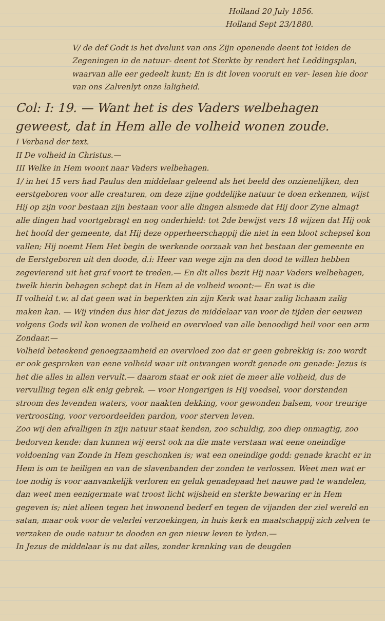Holland 20 July 1856.
Holland Sept 23/1880.
V/ de def Godt is het dvelunt van ons Zijn openende deent tot leiden de Zegeningen in de natuur- deent tot Sterkte by rendert het Leddingsplan, waarvan alle eer gedeelt kunt; En is dit loven vooruit en ver- lesen hie door van ons Zalvenlyt onze laligheid.
Col: I: 19. — Want het is des Vaders welbehagen geweest, dat in Hem alle de volheid wonen zoude.
I Verband der text.
II De volheid in Christus.—
III Welke in Hem woont naar Vaders welbehagen.
1/ in het 15 vers had Paulus den middelaar geleend als het beeld des onzienelijken, den eerstgeboren voor alle creaturen, om deze zijne goddelijke natuur te doen erkennen, wijst Hij op zijn voor bestaan zijn bestaan voor alle dingen alsmede dat Hij door Zyne almagt alle dingen had voortgebragt en nog onderhield: tot 2de bewijst vers 18 wijzen dat Hij ook het hoofd der gemeente, dat Hij deze opperheerschappij die niet in een bloot schepsel kon vallen; Hij noemt Hem Het begin de werkende oorzaak van het bestaan der gemeente en de Eerstgeboren uit den doode, d.i: Heer van wege zijn na den dood te willen hebben zegevierend uit het graf voort te treden.— En dit alles bezit Hij naar Vaders welbehagen, twelk hierin behagen schept dat in Hem al de volheid woont:— En wat is die
II volheid t.w. al dat geen wat in beperkten zin zijn Kerk wat haar zalig lichaam zalig maken kan. — Wij vinden dus hier dat Jezus de middelaar van voor de tijden der eeuwen volgens Gods wil kon wonen de volheid en overvloed van alle benoodigd heil voor een arm Zondaar.—
Volheid beteekend genoegzaamheid en overvloed zoo dat er geen gebrekkig is: zoo wordt er ook gesproken van eene volheid waar uit ontvangen wordt genade om genade: Jezus is het die alles in allen vervult.— daarom staat er ook niet de meer alle volheid, dus de vervulling tegen elk enig gebrek. — voor Hongerigen is Hij voedsel, voor dorstenden stroom des levenden waters, voor naakten dekking, voor gewonden balsem, voor treurige vertroosting, voor veroordeelden pardon, voor sterven leven.
Zoo wij den afvalligen in zijn natuur staat kenden, zoo schuldig, zoo diep onmagtig, zoo bedorven kende: dan kunnen wij eerst ook na die mate verstaan wat eene oneindige voldoening van Zonde in Hem geschonken is; wat een oneindige godd: genade kracht er in Hem is om te heiligen en van de slavenbanden der zonden te verlossen. Weet men wat er toe nodig is voor aanvankelijk verloren en geluk genadepaad het nauwe pad te wandelen, dan weet men eenigermate wat troost licht wijsheid en sterkte bewaring er in Hem gegeven is; niet alleen tegen het inwonend bederf en tegen de vijanden der ziel wereld en satan, maar ook voor de velerlei verzoekingen, in huis kerk en maatschappij zich zelven te verzaken de oude natuur te dooden en gen nieuw leven te lyden.—
In Jezus de middelaar is nu dat alles, zonder krenking van de deugden